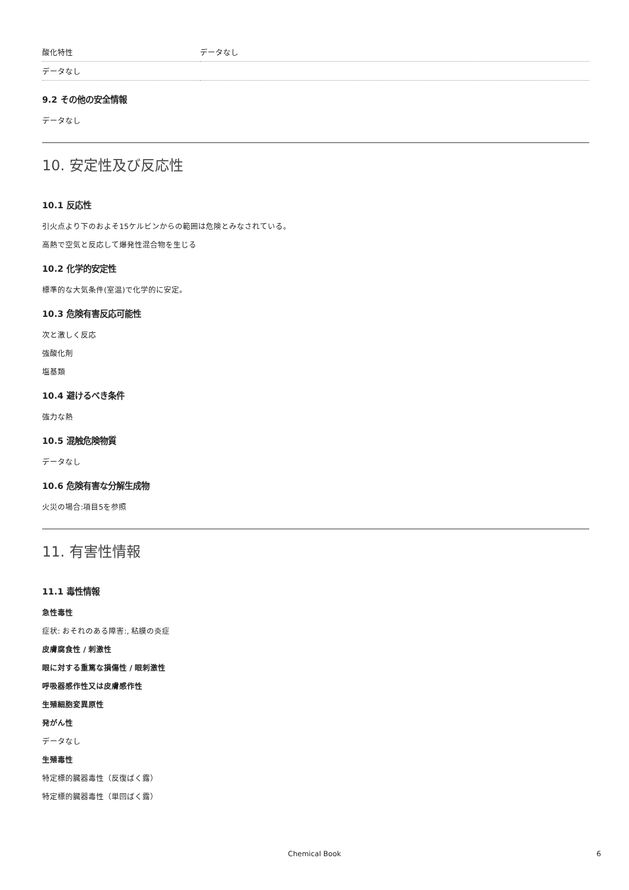| 酸化特性 | データなし |
| データなし | |
9.2 その他の安全情報
データなし
10. 安定性及び反応性
10.1 反応性
引火点より下のおよそ15ケルビンからの範囲は危険とみなされている。
高熱で空気と反応して爆発性混合物を生じる
10.2 化学的安定性
標準的な大気条件(室温)で化学的に安定。
10.3 危険有害反応可能性
次と激しく反応
強酸化剤
塩基類
10.4 避けるべき条件
強力な熱
10.5 混触危険物質
データなし
10.6 危険有害な分解生成物
火災の場合:項目5を参照
11. 有害性情報
11.1 毒性情報
急性毒性
症状: おそれのある障害:, 粘膜の炎症
皮膚腐食性 / 刺激性
眼に対する重篤な損傷性 / 眼刺激性
呼吸器感作性又は皮膚感作性
生殖細胞変異原性
発がん性
データなし
生殖毒性
特定標的臓器毒性（反復ばく露）
特定標的臓器毒性（単回ばく露）
Chemical Book 6